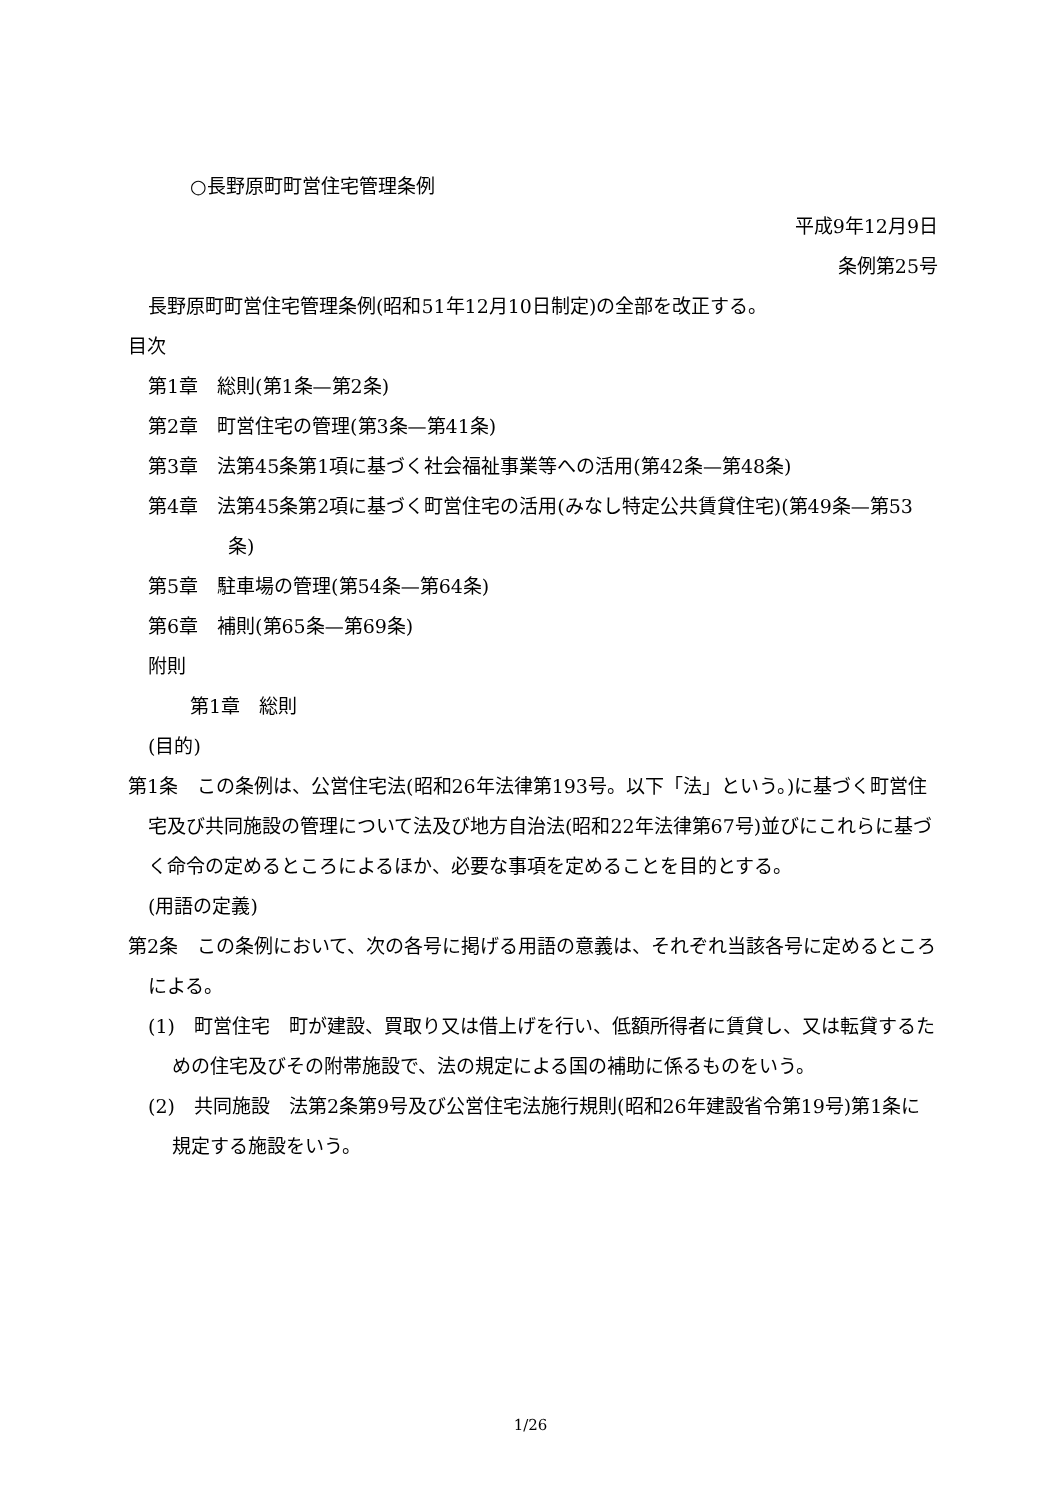○長野原町町営住宅管理条例
平成9年12月9日
条例第25号
長野原町町営住宅管理条例(昭和51年12月10日制定)の全部を改正する。
目次
第1章　総則(第1条—第2条)
第2章　町営住宅の管理(第3条—第41条)
第3章　法第45条第1項に基づく社会福祉事業等への活用(第42条—第48条)
第4章　法第45条第2項に基づく町営住宅の活用(みなし特定公共賃貸住宅)(第49条—第53条)
第5章　駐車場の管理(第54条—第64条)
第6章　補則(第65条—第69条)
附則
第1章　総則
(目的)
第1条　この条例は、公営住宅法(昭和26年法律第193号。以下「法」という。)に基づく町営住宅及び共同施設の管理について法及び地方自治法(昭和22年法律第67号)並びにこれらに基づく命令の定めるところによるほか、必要な事項を定めることを目的とする。
(用語の定義)
第2条　この条例において、次の各号に掲げる用語の意義は、それぞれ当該各号に定めるところによる。
(1)　町営住宅　町が建設、買取り又は借上げを行い、低額所得者に賃貸し、又は転貸するための住宅及びその附帯施設で、法の規定による国の補助に係るものをいう。
(2)　共同施設　法第2条第9号及び公営住宅法施行規則(昭和26年建設省令第19号)第1条に規定する施設をいう。
1/26